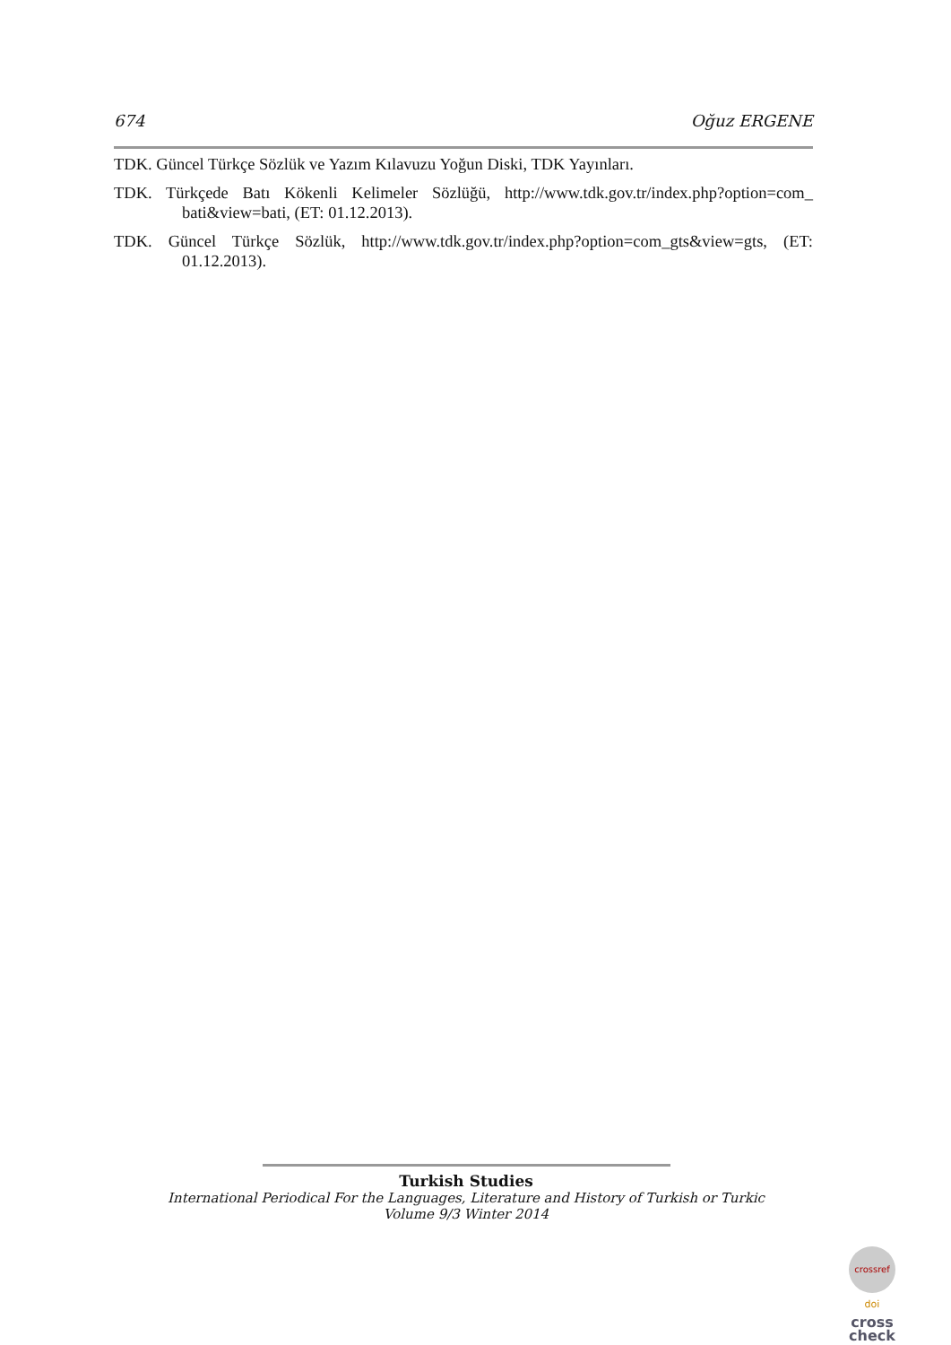674 Oğuz ERGENE
TDK. Güncel Türkçe Sözlük ve Yazım Kılavuzu Yoğun Diski, TDK Yayınları.
TDK. Türkçede Batı Kökenli Kelimeler Sözlüğü, http://www.tdk.gov.tr/index.php?option=com_ bati&view=bati, (ET: 01.12.2013).
TDK. Güncel Türkçe Sözlük, http://www.tdk.gov.tr/index.php?option=com_gts&view=gts, (ET: 01.12.2013).
Turkish Studies
International Periodical For the Languages, Literature and History of Turkish or Turkic
Volume 9/3 Winter 2014
crossref
doi
cross
check